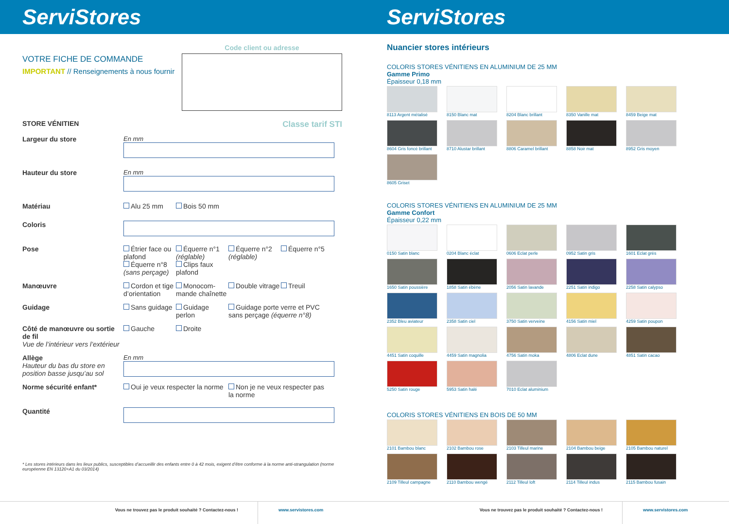ServiStores
VOTRE FICHE DE COMMANDE
IMPORTANT // Renseignements à nous fournir
Code client ou adresse
STORE VÉNITIEN Classe tarif STI
Largeur du store En mm
Hauteur du store En mm
Matériau Alu 25 mm Bois 50 mm
Coloris
Pose Étrier face ou plafond Équerre n°1 (réglable) Équerre n°2 (réglable) Équerre n°5
Équerre n°8 (sans perçage) Clips faux plafond
Manœuvre Cordon et tige d’orientation Monocom-mande chaînette Double vitrage Treuil
Guidage Sans guidage Guidage perlon Guidage porte verre et PVC sans perçage (équerre n°8)
Côté de manœuvre ou sortie de fil
Vue de l’intérieur vers l’extérieur
Gauche Droite
Allège
Hauteur du bas du store en position basse jusqu’au sol
En mm
Norme sécurité enfant* Oui je veux respecter la norme Non je ne veux respecter pas la norme
Quantité
* Les stores intérieurs dans les lieux publics, susceptibles d’accueillir des enfants entre 0 à 42 mois, exigent d’être conforme à la norme anti-strangulation (norme européenne EN 13120+A1 du 03/2014)
Vous ne trouvez pas le produit souhaité ? Contactez-nous ! www.servistores.com
ServiStores
Nuancier stores intérieurs
COLORIS STORES VÉNITIENS EN ALUMINIUM DE 25 MM
Gamme Primo
Épaisseur 0,18 mm
8113 Argent métalisé
8150 Blanc mat
8204 Blanc brillant
8350 Vanille mat
8459 Beige mat
8604 Gris foncé brillant
8710 Alustar brillant
8806 Caramel brillant
8858 Noir mat
8952 Gris moyen
8605 Griset
COLORIS STORES VÉNITIENS EN ALUMINIUM DE 25 MM
Gamme Confort
Épaisseur 0,22 mm
0150 Satin blanc
0204 Blanc éclat
0606 Eclat perle
0952 Satin gris
1601 Eclat grès
1650 Satin poussière
1858 Satin ébène
2056 Satin lavande
2251 Satin indigo
2258 Satin calypso
2352 Bleu aviateur
2358 Satin ciel
3750 Satin verveine
4156 Satin miel
4259 Satin poupon
4451 Satin coquille
4459 Satin magnolia
4756 Satin moka
4806 Eclat dune
4851 Satin cacao
5250 Satin rouge
5953 Satin halé
7010 Eclat aluminium
COLORIS STORES VÉNITIENS EN BOIS DE 50 MM
2101 Bambou blanc
2102 Bambou rose
2103 Tilleul marine
2104 Bambou beige
2105 Bambou naturel
2109 Tilleul campagne
2110 Bambou wengé
2112 Tilleul loft
2114 Tilleul indus
2115 Bambou fusain
Vous ne trouvez pas le produit souhaité ? Contactez-nous ! www.servistores.com